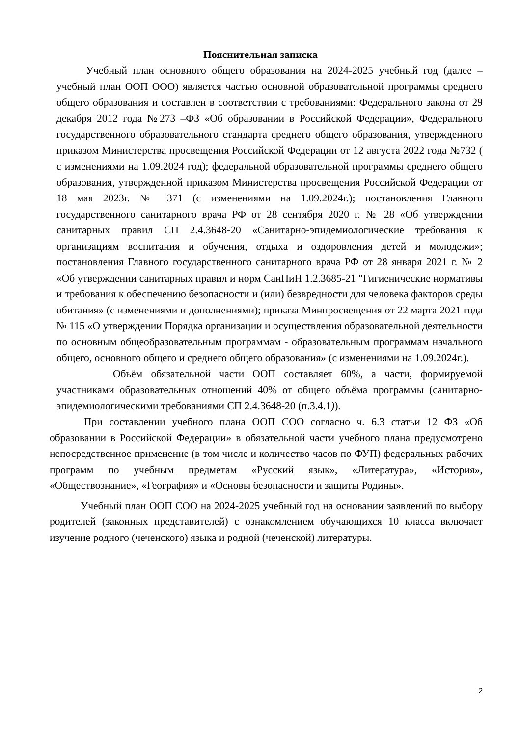Пояснительная записка
Учебный план основного общего образования на 2024-2025 учебный год (далее – учебный план ООП ООО) является частью основной образовательной программы среднего общего образования и составлен в соответствии с требованиями: Федерального закона от 29 декабря 2012 года №273 –ФЗ «Об образовании в Российской Федерации», Федерального государственного образовательного стандарта среднего общего образования, утвержденного приказом Министерства просвещения Российской Федерации от 12 августа 2022 года №732 ( с изменениями на 1.09.2024 год); федеральной образовательной программы среднего общего образования, утвержденной приказом Министерства просвещения Российской Федерации от 18 мая 2023г. № 371 (с изменениями на 1.09.2024г.); постановления Главного государственного санитарного врача РФ от 28 сентября 2020 г. № 28 «Об утверждении санитарных правил СП 2.4.3648-20 «Санитарно-эпидемиологические требования к организациям воспитания и обучения, отдыха и оздоровления детей и молодежи»; постановления Главного государственного санитарного врача РФ от 28 января 2021 г. № 2 «Об утверждении санитарных правил и норм СанПиН 1.2.3685-21 "Гигиенические нормативы и требования к обеспечению безопасности и (или) безвредности для человека факторов среды обитания» (с изменениями и дополнениями); приказа Минпросвещения от 22 марта 2021 года № 115 «О утверждении Порядка организации и осуществления образовательной деятельности по основным общеобразовательным программам - образовательным программам начального общего, основного общего и среднего общего образования» (с изменениями на 1.09.2024г.).
Объём обязательной части ООП составляет 60%, а части, формируемой участниками образовательных отношений 40% от общего объёма программы (санитарно-эпидемиологическими требованиями СП 2.4.3648-20 (п.3.4.1)).
При составлении учебного плана ООП СОО согласно ч. 6.3 статьи 12 ФЗ «Об образовании в Российской Федерации» в обязательной части учебного плана предусмотрено непосредственное применение (в том числе и количество часов по ФУП) федеральных рабочих программ по учебным предметам «Русский язык», «Литература», «История», «Обществознание», «География» и «Основы безопасности и защиты Родины».
Учебный план ООП СОО на 2024-2025 учебный год на основании заявлений по выбору родителей (законных представителей) с ознакомлением обучающихся 10 класса включает изучение родного (чеченского) языка и родной (чеченской) литературы.
2